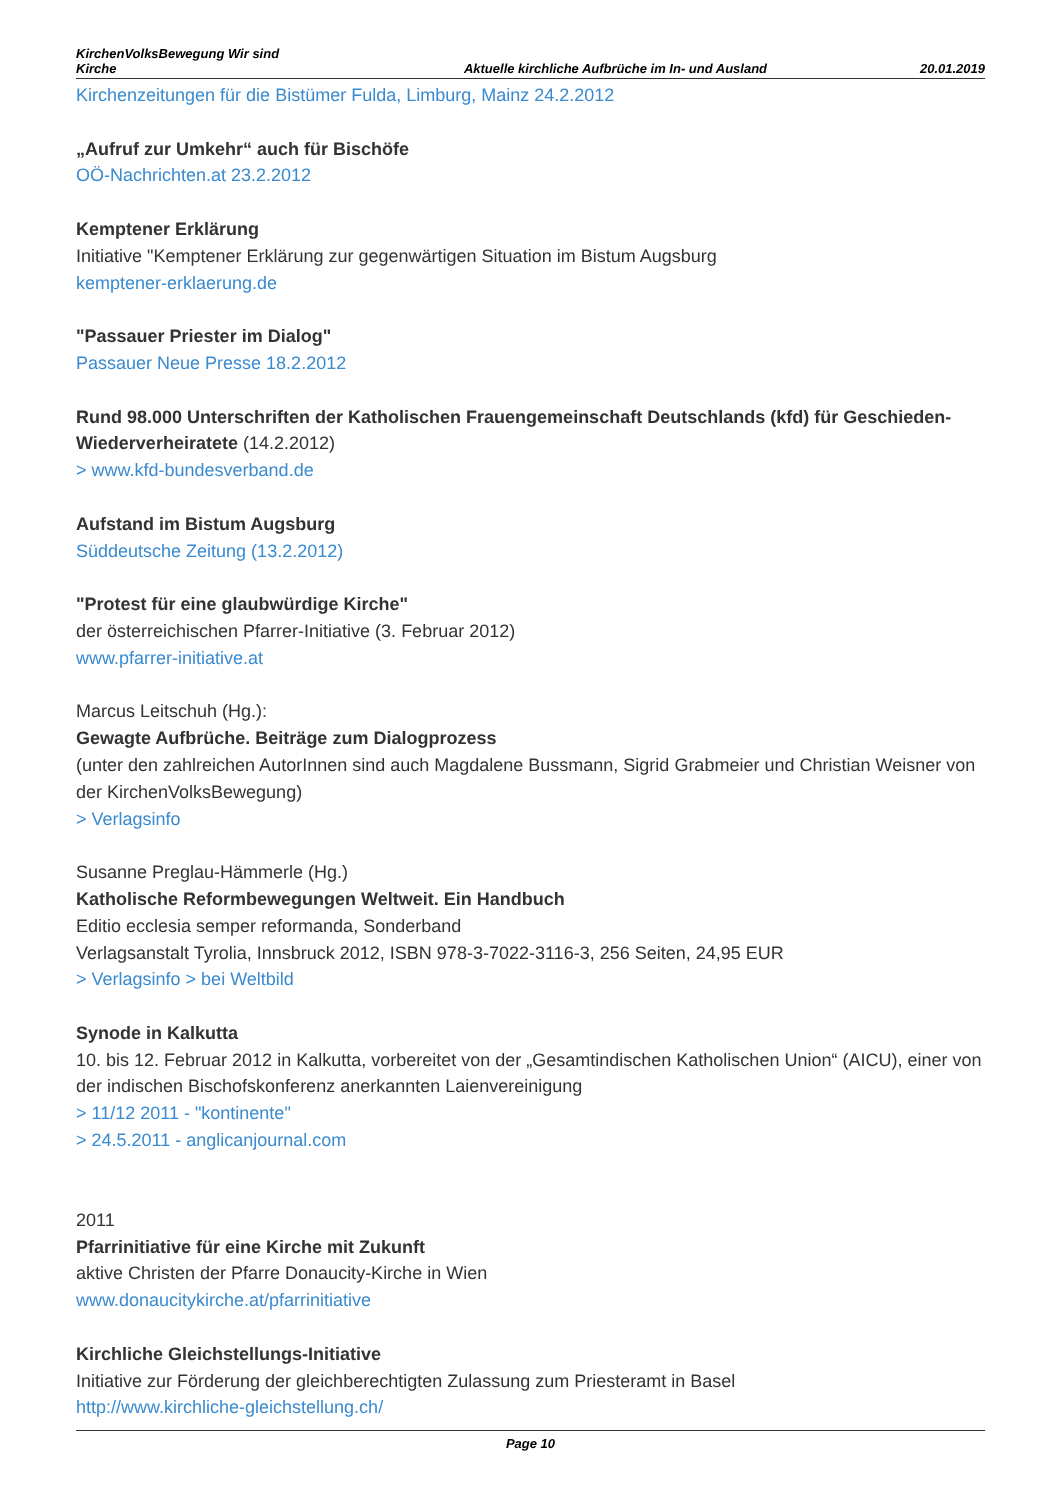KirchenVolksBewegung Wir sind
Kirche
Aktuelle kirchliche Aufbrüche im In- und Ausland
20.01.2019
Kirchenzeitungen für die Bistümer Fulda, Limburg, Mainz 24.2.2012
„Aufruf zur Umkehr“ auch für Bischöfe
OÖ-Nachrichten.at 23.2.2012
Kemptener Erklärung
Initiative "Kemptener Erklärung zur gegenwärtigen Situation im Bistum Augsburg
kemptener-erklaerung.de
"Passauer Priester im Dialog"
Passauer Neue Presse 18.2.2012
Rund 98.000 Unterschriften der Katholischen Frauengemeinschaft Deutschlands (kfd) für Geschieden-Wiederverheiratete (14.2.2012)
> www.kfd-bundesverband.de
Aufstand im Bistum Augsburg
Süddeutsche Zeitung (13.2.2012)
"Protest für eine glaubwürdige Kirche"
der österreichischen Pfarrer-Initiative (3. Februar 2012)
www.pfarrer-initiative.at
Marcus Leitschuh (Hg.):
Gewagte Aufbrüche. Beiträge zum Dialogprozess
(unter den zahlreichen AutorInnen sind auch Magdalene Bussmann, Sigrid Grabmeier und Christian Weisner von der KirchenVolksBewegung)
> Verlagsinfo
Susanne Preglau-Hämmerle (Hg.)
Katholische Reformbewegungen Weltweit. Ein Handbuch
Editio ecclesia semper reformanda, Sonderband
Verlagsanstalt Tyrolia, Innsbruck 2012, ISBN 978-3-7022-3116-3, 256 Seiten, 24,95 EUR
> Verlagsinfo > bei Weltbild
Synode in Kalkutta
10. bis 12. Februar 2012 in Kalkutta, vorbereitet von der „Gesamtindischen Katholischen Union“ (AICU), einer von der indischen Bischofskonferenz anerkannten Laienvereinigung
> 11/12 2011 - "kontinente"
> 24.5.2011 - anglicanjournal.com
2011
Pfarrinitiative für eine Kirche mit Zukunft
aktive Christen der Pfarre Donaucity-Kirche in Wien
www.donaucitykirche.at/pfarrinitiative
Kirchliche Gleichstellungs-Initiative
Initiative zur Förderung der gleichberechtigten Zulassung zum Priesteramt in Basel
http://www.kirchliche-gleichstellung.ch/
Page 10